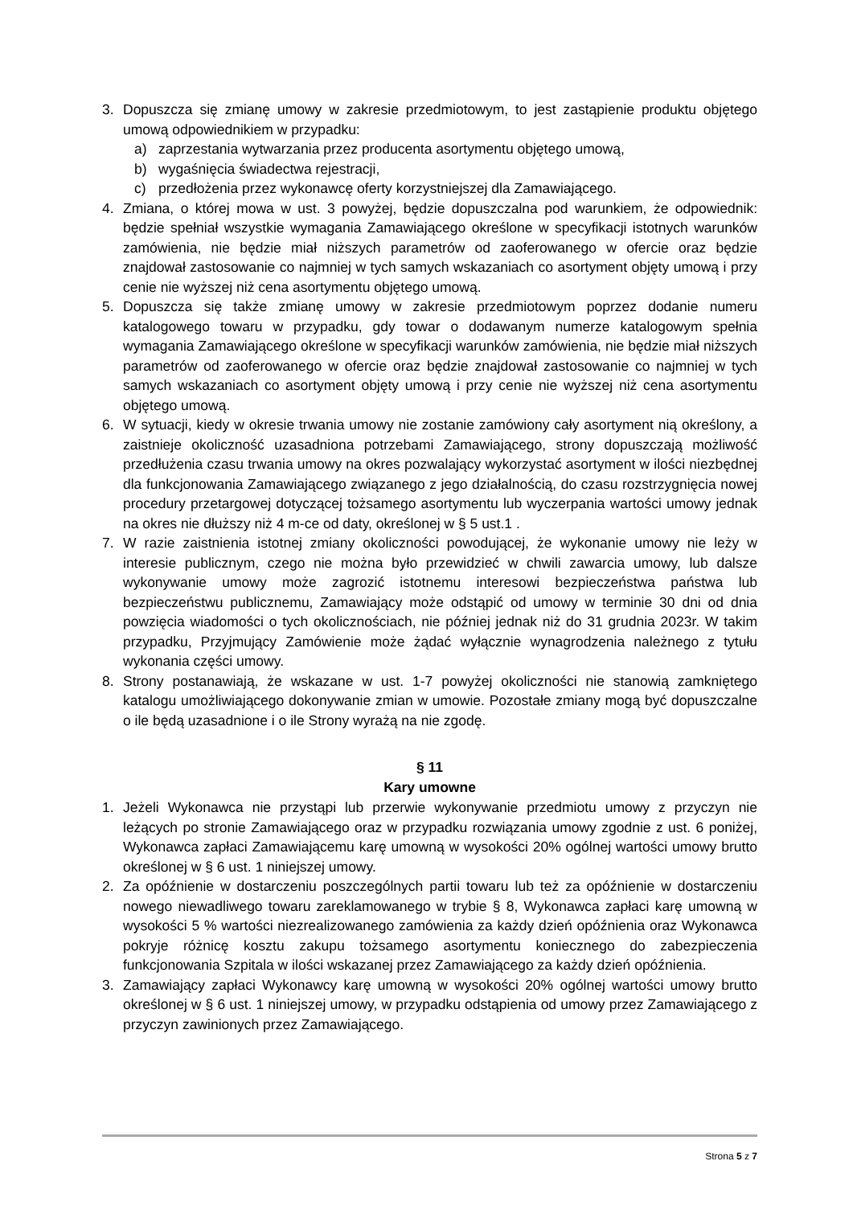3. Dopuszcza się zmianę umowy w zakresie przedmiotowym, to jest zastąpienie produktu objętego umową odpowiednikiem w przypadku:
a) zaprzestania wytwarzania przez producenta asortymentu objętego umową,
b) wygaśnięcia świadectwa rejestracji,
c) przedłożenia przez wykonawcę oferty korzystniejszej dla Zamawiającego.
4. Zmiana, o której mowa w ust. 3 powyżej, będzie dopuszczalna pod warunkiem, że odpowiednik: będzie spełniał wszystkie wymagania Zamawiającego określone w specyfikacji istotnych warunków zamówienia, nie będzie miał niższych parametrów od zaoferowanego w ofercie oraz będzie znajdował zastosowanie co najmniej w tych samych wskazaniach co asortyment objęty umową i przy cenie nie wyższej niż cena asortymentu objętego umową.
5. Dopuszcza się także zmianę umowy w zakresie przedmiotowym poprzez dodanie numeru katalogowego towaru w przypadku, gdy towar o dodawanym numerze katalogowym spełnia wymagania Zamawiającego określone w specyfikacji warunków zamówienia, nie będzie miał niższych parametrów od zaoferowanego w ofercie oraz będzie znajdował zastosowanie co najmniej w tych samych wskazaniach co asortyment objęty umową i przy cenie nie wyższej niż cena asortymentu objętego umową.
6. W sytuacji, kiedy w okresie trwania umowy nie zostanie zamówiony cały asortyment nią określony, a zaistnieje okoliczność uzasadniona potrzebami Zamawiającego, strony dopuszczają możliwość przedłużenia czasu trwania umowy na okres pozwalający wykorzystać asortyment w ilości niezbędnej dla funkcjonowania Zamawiającego związanego z jego działalnością, do czasu rozstrzygnięcia nowej procedury przetargowej dotyczącej tożsamego asortymentu lub wyczerpania wartości umowy jednak na okres nie dłuższy niż 4 m-ce od daty, określonej w § 5 ust.1 .
7. W razie zaistnienia istotnej zmiany okoliczności powodującej, że wykonanie umowy nie leży w interesie publicznym, czego nie można było przewidzieć w chwili zawarcia umowy, lub dalsze wykonywanie umowy może zagrozić istotnemu interesowi bezpieczeństwa państwa lub bezpieczeństwu publicznemu, Zamawiający może odstąpić od umowy w terminie 30 dni od dnia powzięcia wiadomości o tych okolicznościach, nie później jednak niż do 31 grudnia 2023r. W takim przypadku, Przyjmujący Zamówienie może żądać wyłącznie wynagrodzenia należnego z tytułu wykonania części umowy.
8. Strony postanawiają, że wskazane w ust. 1-7 powyżej okoliczności nie stanowią zamkniętego katalogu umożliwiającego dokonywanie zmian w umowie. Pozostałe zmiany mogą być dopuszczalne o ile będą uzasadnione i o ile Strony wyrażą na nie zgodę.
§ 11
Kary umowne
1. Jeżeli Wykonawca nie przystąpi lub przerwie wykonywanie przedmiotu umowy z przyczyn nie leżących po stronie Zamawiającego oraz w przypadku rozwiązania umowy zgodnie z ust. 6 poniżej, Wykonawca zapłaci Zamawiającemu karę umowną w wysokości 20% ogólnej wartości umowy brutto określonej w § 6 ust. 1 niniejszej umowy.
2. Za opóźnienie w dostarczeniu poszczególnych partii towaru lub też za opóźnienie w dostarczeniu nowego niewadliwego towaru zareklamowanego w trybie § 8, Wykonawca zapłaci karę umowną w wysokości 5 % wartości niezrealizowanego zamówienia za każdy dzień opóźnienia oraz Wykonawca pokryje różnicę kosztu zakupu tożsamego asortymentu koniecznego do zabezpieczenia funkcjonowania Szpitala w ilości wskazanej przez Zamawiającego za każdy dzień opóźnienia.
3. Zamawiający zapłaci Wykonawcy karę umowną w wysokości 20% ogólnej wartości umowy brutto określonej w § 6 ust. 1 niniejszej umowy, w przypadku odstąpienia od umowy przez Zamawiającego z przyczyn zawinionych przez Zamawiającego.
Strona 5 z 7